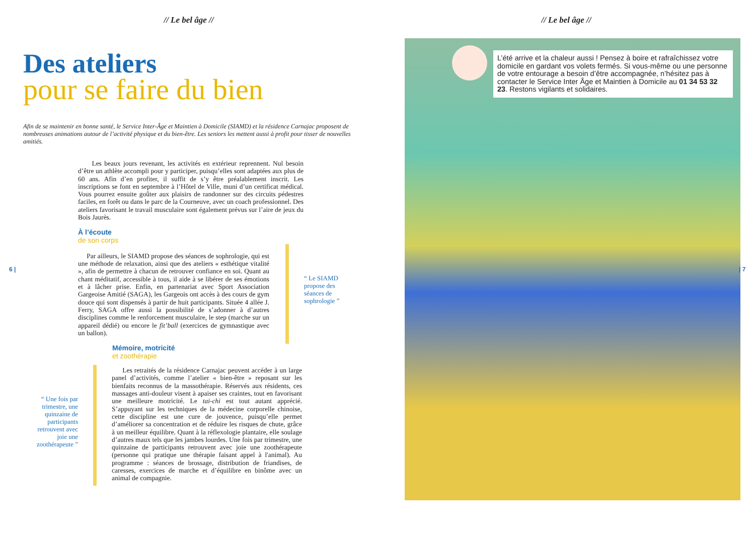// Le bel âge //
Des ateliers
pour se faire du bien
Afin de se maintenir en bonne santé, le Service Inter-Âge et Maintien à Domicile (SIAMD) et la résidence Carnajac proposent de nombreuses animations autour de l’activité physique et du bien-être. Les seniors les mettent aussi à profit pour tisser de nouvelles amitiés.
Les beaux jours revenant, les activités en extérieur reprennent. Nul besoin d’être un athlète accompli pour y participer, puisqu’elles sont adaptées aux plus de 60 ans. Afin d’en profiter, il suffit de s’y être préalablement inscrit. Les inscriptions se font en septembre à l’Hôtel de Ville, muni d’un certificat médical. Vous pourrez ensuite goûter aux plaisirs de randonner sur des circuits pédestres faciles, en forêt ou dans le parc de la Courneuve, avec un coach professionnel. Des ateliers favorisant le travail musculaire sont également prévus sur l’aire de jeux du Bois Jaurès.
À l’écoute
de son corps
Par ailleurs, le SIAMD propose des séances de sophrologie, qui est une méthode de relaxation, ainsi que des ateliers « esthétique vitalité », afin de permettre à chacun de retrouver confiance en soi. Quant au chant méditatif, accessible à tous, il aide à se libérer de ses émotions et à lâcher prise. Enfin, en partenariat avec Sport Association Gargeoise Amitié (SAGA), les Gargeois ont accès à des cours de gym douce qui sont dispensés à partir de huit participants. Située 4 allée J. Ferry, SAGA offre aussi la possibilité de s’adonner à d’autres disciplines comme le renforcement musculaire, le step (marche sur un appareil dédié) ou encore le fit’ball (exercices de gymnastique avec un ballon).
“ Le SIAMD propose des séances de sophrologie ”
Mémoire, motricité
et zoothérapie
“ Une fois par trimestre, une quinzaine de participants retrouvent avec joie une zoothérapeute ”
Les retraités de la résidence Carnajac peuvent accéder à un large panel d’activités, comme l’atelier « bien-être » reposant sur les bienfaits reconnus de la massothérapie. Réservés aux résidents, ces massages anti-douleur visent à apaiser ses craintes, tout en favorisant une meilleure motricité. Le tai-chi est tout autant apprécié. S’appuyant sur les techniques de la médecine corporelle chinoise, cette discipline est une cure de jouvence, puisqu’elle permet d’améliorer sa concentration et de réduire les risques de chute, grâce à un meilleur équilibre. Quant à la réflexologie plantaire, elle soulage d’autres maux tels que les jambes lourdes. Une fois par trimestre, une quinzaine de participants retrouvent avec joie une zoothérapeute (personne qui pratique une thérapie faisant appel à l'animal). Au programme : séances de brossage, distribution de friandises, de caresses, exercices de marche et d’équilibre en binôme avec un animal de compagnie.
6 |
// Le bel âge //
L’été arrive et la chaleur aussi ! Pensez à boire et rafraîchissez votre domicile en gardant vos volets fermés. Si vous-même ou une personne de votre entourage a besoin d’être accompagnée, n’hésitez pas à contacter le Service Inter Âge et Maintien à Domicile au 01 34 53 32 23. Restons vigilants et solidaires.
| 7